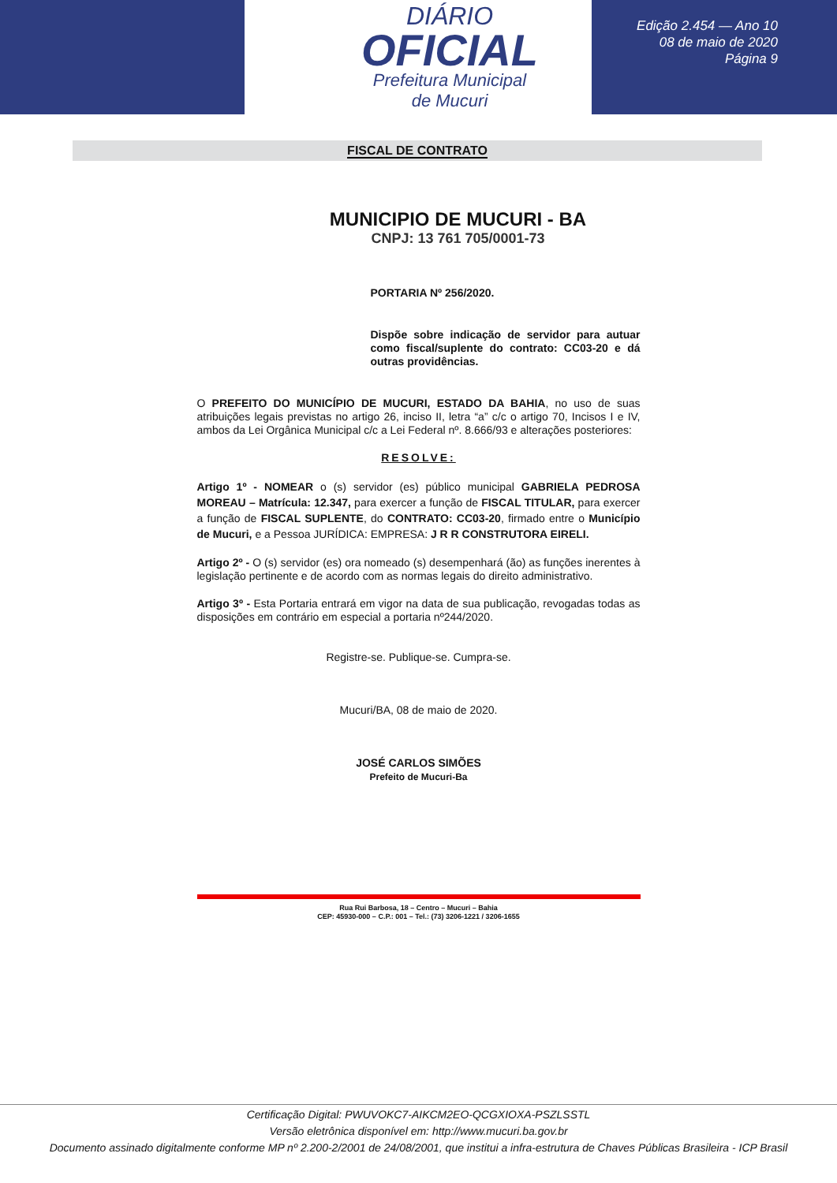DIÁRIO
OFICIAL
Prefeitura Municipal
de Mucuri
Edição 2.454 — Ano 10
08 de maio de 2020
Página 9
FISCAL DE CONTRATO
MUNICIPIO DE MUCURI - BA
CNPJ: 13 761 705/0001-73
PORTARIA Nº 256/2020.
Dispõe sobre indicação de servidor para autuar como fiscal/suplente do contrato: CC03-20 e dá outras providências.
O PREFEITO DO MUNICÍPIO DE MUCURI, ESTADO DA BAHIA, no uso de suas atribuições legais previstas no artigo 26, inciso II, letra “a” c/c o artigo 70, Incisos I e IV, ambos da Lei Orgânica Municipal c/c a Lei Federal nº. 8.666/93 e alterações posteriores:
RESOLVE:
Artigo 1º - NOMEAR o (s) servidor (es) público municipal GABRIELA PEDROSA MOREAU – Matrícula: 12.347, para exercer a função de FISCAL TITULAR, para exercer a função de FISCAL SUPLENTE, do CONTRATO: CC03-20, firmado entre o Município de Mucuri, e a Pessoa JURÍDICA: EMPRESA: J R R CONSTRUTORA EIRELI.
Artigo 2º - O (s) servidor (es) ora nomeado (s) desempenhará (ão) as funções inerentes à legislação pertinente e de acordo com as normas legais do direito administrativo.
Artigo 3º - Esta Portaria entrará em vigor na data de sua publicação, revogadas todas as disposições em contrário em especial a portaria nº244/2020.
Registre-se. Publique-se. Cumpra-se.
Mucuri/BA, 08 de maio de 2020.
JOSÉ CARLOS SIMÕES
Prefeito de Mucuri-Ba
Rua Rui Barbosa, 18 – Centro – Mucuri – Bahia
CEP: 45930-000 – C.P.: 001 – Tel.: (73) 3206-1221 / 3206-1655
Certificação Digital: PWUVOKC7-AIKCM2EO-QCGXIOXA-PSZLSSTL
Versão eletrônica disponível em: http://www.mucuri.ba.gov.br
Documento assinado digitalmente conforme MP nº 2.200-2/2001 de 24/08/2001, que institui a infra-estrutura de Chaves Públicas Brasileira - ICP Brasil